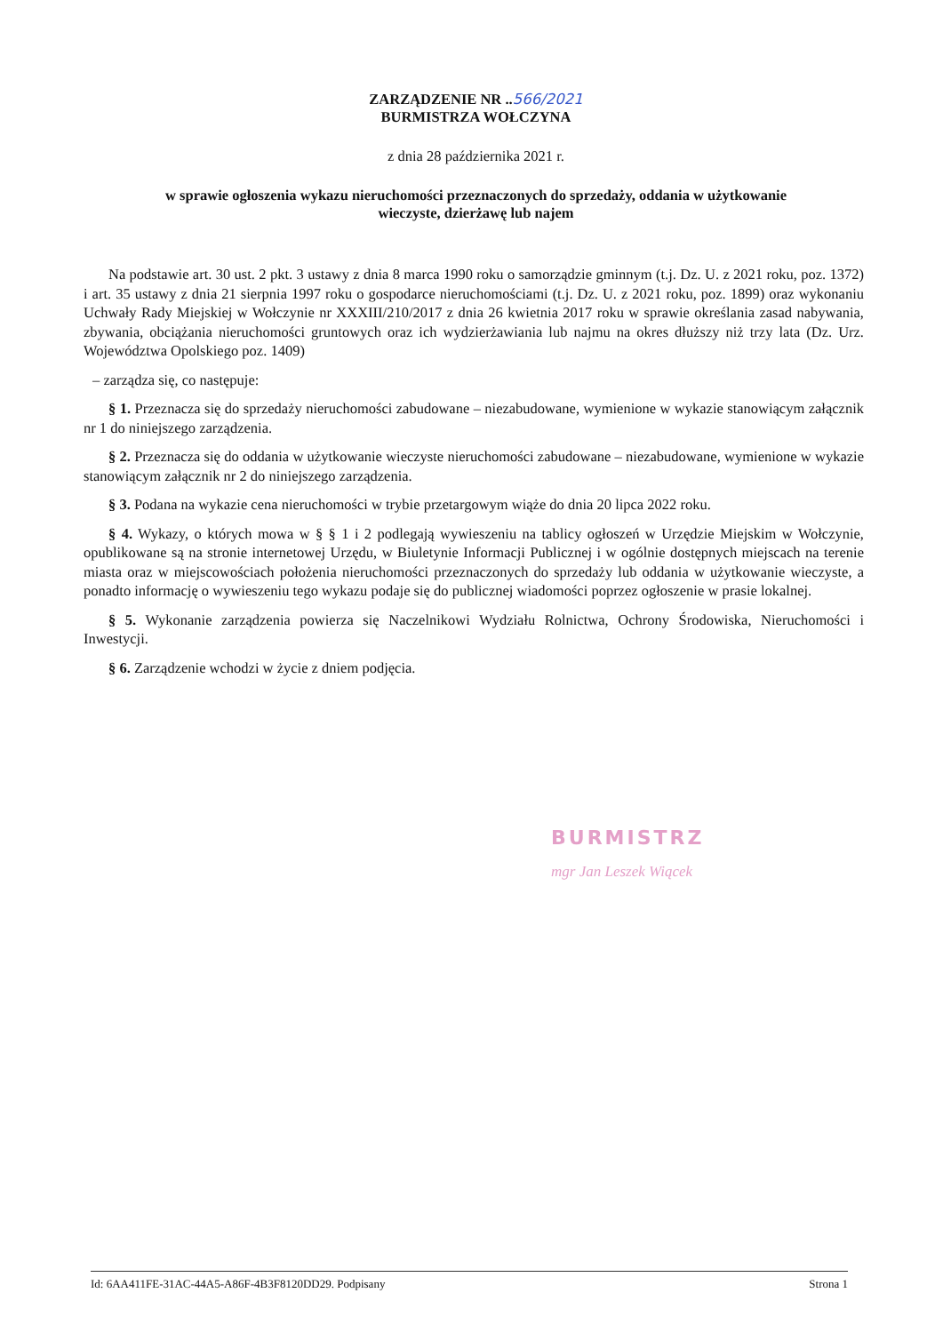ZARZĄDZENIE NR ..566/2021
BURMISTRZA WOŁCZYNA
z dnia 28 października 2021 r.
w sprawie ogłoszenia wykazu nieruchomości przeznaczonych do sprzedaży, oddania w użytkowanie
wieczyste, dzierżawę lub najem
Na podstawie art. 30 ust. 2 pkt. 3 ustawy z dnia 8 marca 1990 roku o samorządzie gminnym (t.j. Dz. U. z 2021 roku, poz. 1372) i art. 35 ustawy z dnia 21 sierpnia 1997 roku o gospodarce nieruchomościami (t.j. Dz. U. z 2021 roku, poz. 1899) oraz wykonaniu Uchwały Rady Miejskiej w Wołczynie nr XXXIII/210/2017 z dnia 26 kwietnia 2017 roku w sprawie określania zasad nabywania, zbywania, obciążania nieruchomości gruntowych oraz ich wydzierżawiania lub najmu na okres dłuższy niż trzy lata (Dz. Urz. Województwa Opolskiego poz. 1409)
– zarządza się, co następuje:
§ 1. Przeznacza się do sprzedaży nieruchomości zabudowane – niezabudowane, wymienione w wykazie stanowiącym załącznik nr 1 do niniejszego zarządzenia.
§ 2. Przeznacza się do oddania w użytkowanie wieczyste nieruchomości zabudowane – niezabudowane, wymienione w wykazie stanowiącym załącznik nr 2 do niniejszego zarządzenia.
§ 3. Podana na wykazie cena nieruchomości w trybie przetargowym wiąże do dnia 20 lipca 2022 roku.
§ 4. Wykazy, o których mowa w § § 1 i 2 podlegają wywieszeniu na tablicy ogłoszeń w Urzędzie Miejskim w Wołczynie, opublikowane są na stronie internetowej Urzędu, w Biuletynie Informacji Publicznej i w ogólnie dostępnych miejscach na terenie miasta oraz w miejscowościach położenia nieruchomości przeznaczonych do sprzedaży lub oddania w użytkowanie wieczyste, a ponadto informację o wywieszeniu tego wykazu podaje się do publicznej wiadomości poprzez ogłoszenie w prasie lokalnej.
§ 5. Wykonanie zarządzenia powierza się Naczelnikowi Wydziału Rolnictwa, Ochrony Środowiska, Nieruchomości i Inwestycji.
§ 6. Zarządzenie wchodzi w życie z dniem podjęcia.
BURMISTRZ
mgr Jan Leszek Wiącek
Id: 6AA411FE-31AC-44A5-A86F-4B3F8120DD29. Podpisany Strona 1